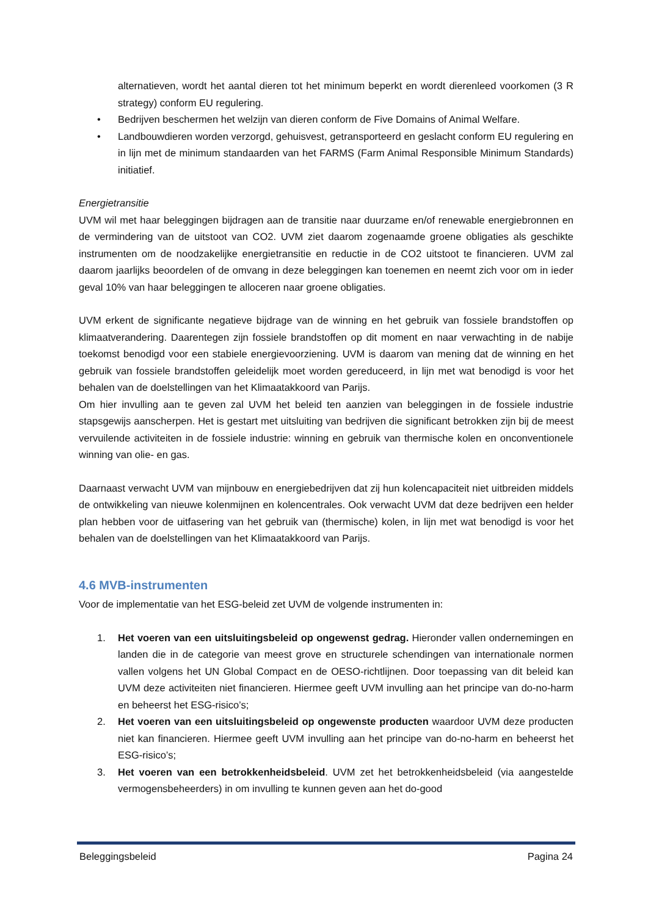alternatieven, wordt het aantal dieren tot het minimum beperkt en wordt dierenleed voorkomen (3 R strategy) conform EU regulering.
• Bedrijven beschermen het welzijn van dieren conform de Five Domains of Animal Welfare.
• Landbouwdieren worden verzorgd, gehuisvest, getransporteerd en geslacht conform EU regulering en in lijn met de minimum standaarden van het FARMS (Farm Animal Responsible Minimum Standards) initiatief.
Energietransitie
UVM wil met haar beleggingen bijdragen aan de transitie naar duurzame en/of renewable energiebronnen en de vermindering van de uitstoot van CO2. UVM ziet daarom zogenaamde groene obligaties als geschikte instrumenten om de noodzakelijke energietransitie en reductie in de CO2 uitstoot te financieren. UVM zal daarom jaarlijks beoordelen of de omvang in deze beleggingen kan toenemen en neemt zich voor om in ieder geval 10% van haar beleggingen te alloceren naar groene obligaties.
UVM erkent de significante negatieve bijdrage van de winning en het gebruik van fossiele brandstoffen op klimaatverandering. Daarentegen zijn fossiele brandstoffen op dit moment en naar verwachting in de nabije toekomst benodigd voor een stabiele energievoorziening. UVM is daarom van mening dat de winning en het gebruik van fossiele brandstoffen geleidelijk moet worden gereduceerd, in lijn met wat benodigd is voor het behalen van de doelstellingen van het Klimaatakkoord van Parijs.
Om hier invulling aan te geven zal UVM het beleid ten aanzien van beleggingen in de fossiele industrie stapsgewijs aanscherpen. Het is gestart met uitsluiting van bedrijven die significant betrokken zijn bij de meest vervuilende activiteiten in de fossiele industrie: winning en gebruik van thermische kolen en onconventionele winning van olie- en gas.
Daarnaast verwacht UVM van mijnbouw en energiebedrijven dat zij hun kolencapaciteit niet uitbreiden middels de ontwikkeling van nieuwe kolenmijnen en kolencentrales. Ook verwacht UVM dat deze bedrijven een helder plan hebben voor de uitfasering van het gebruik van (thermische) kolen, in lijn met wat benodigd is voor het behalen van de doelstellingen van het Klimaatakkoord van Parijs.
4.6 MVB-instrumenten
Voor de implementatie van het ESG-beleid zet UVM de volgende instrumenten in:
1. Het voeren van een uitsluitingsbeleid op ongewenst gedrag. Hieronder vallen ondernemingen en landen die in de categorie van meest grove en structurele schendingen van internationale normen vallen volgens het UN Global Compact en de OESO-richtlijnen. Door toepassing van dit beleid kan UVM deze activiteiten niet financieren. Hiermee geeft UVM invulling aan het principe van do-no-harm en beheerst het ESG-risico’s;
2. Het voeren van een uitsluitingsbeleid op ongewenste producten waardoor UVM deze producten niet kan financieren. Hiermee geeft UVM invulling aan het principe van do-no-harm en beheerst het ESG-risico’s;
3. Het voeren van een betrokkenheidsbeleid. UVM zet het betrokkenheidsbeleid (via aangestelde vermogensbeheerders) in om invulling te kunnen geven aan het do-good
Beleggingsbeleid Pagina 24